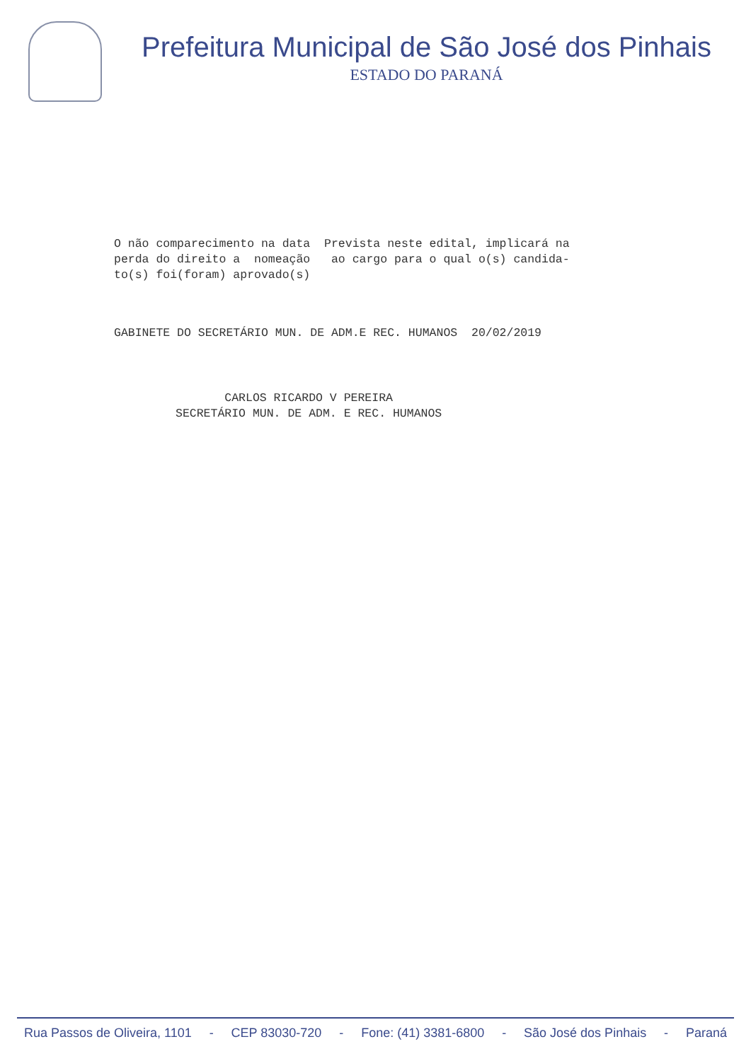Prefeitura Municipal de São José dos Pinhais
ESTADO DO PARANÁ
O não comparecimento na data Prevista neste edital, implicará na perda do direito a nomeação ao cargo para o qual o(s) candida- to(s) foi(foram) aprovado(s)
GABINETE DO SECRETÁRIO MUN. DE ADM.E REC. HUMANOS 20/02/2019
CARLOS RICARDO V PEREIRA SECRETÁRIO MUN. DE ADM. E REC. HUMANOS
Rua Passos de Oliveira, 1101 - CEP 83030-720 - Fone: (41) 3381-6800 - São José dos Pinhais - Paraná